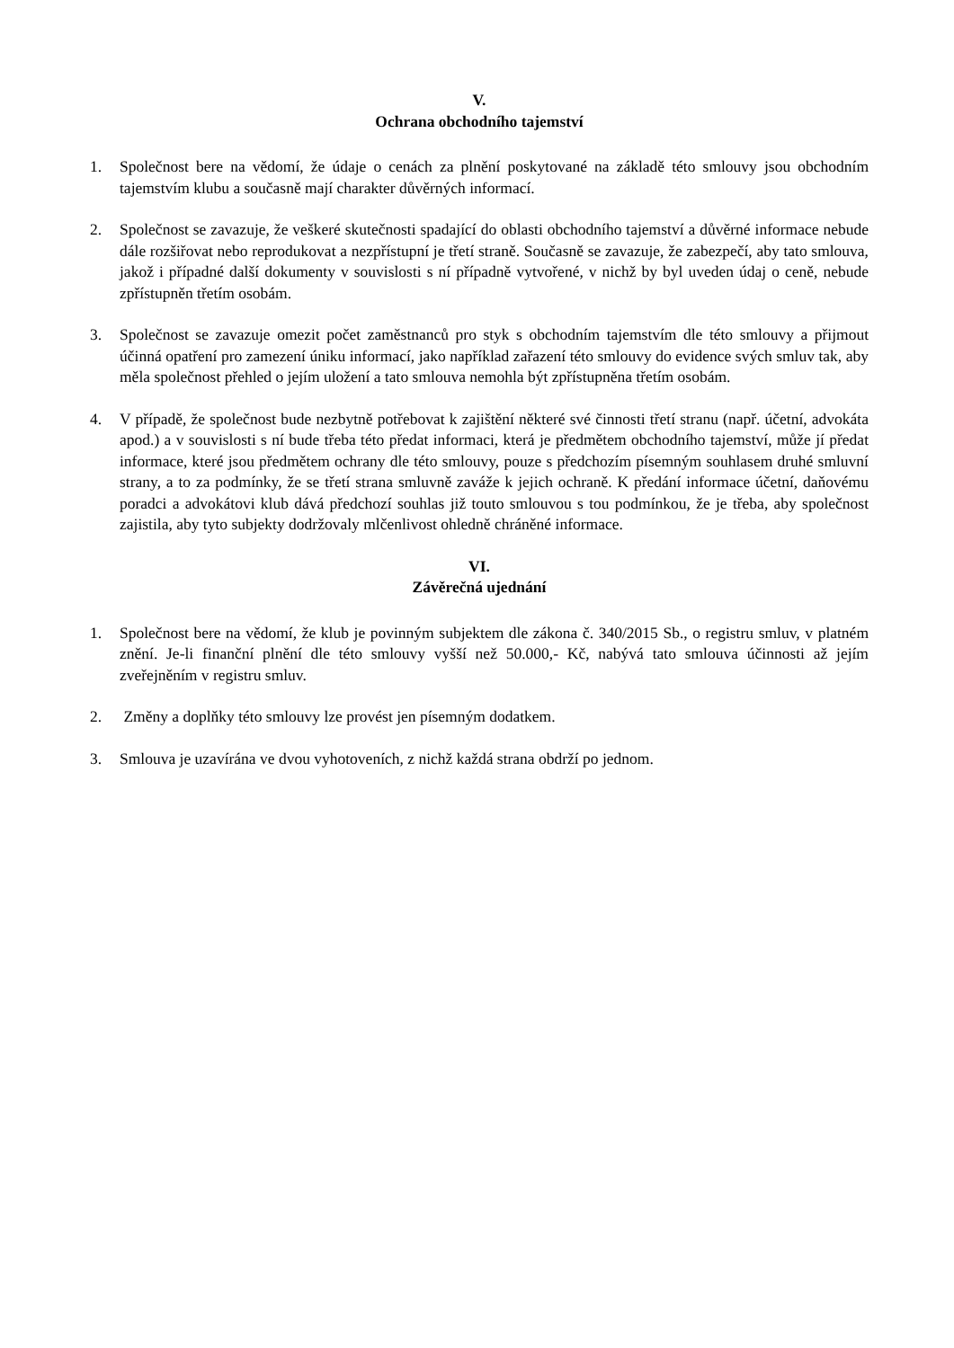V.
Ochrana obchodního tajemství
1. Společnost bere na vědomí, že údaje o cenách za plnění poskytované na základě této smlouvy jsou obchodním tajemstvím klubu a současně mají charakter důvěrných informací.
2. Společnost se zavazuje, že veškeré skutečnosti spadající do oblasti obchodního tajemství a důvěrné informace nebude dále rozšiřovat nebo reprodukovat a nezpřístupní je třetí straně. Současně se zavazuje, že zabezpečí, aby tato smlouva, jakož i případné další dokumenty v souvislosti s ní případně vytvořené, v nichž by byl uveden údaj o ceně, nebude zpřístupněn třetím osobám.
3. Společnost se zavazuje omezit počet zaměstnanců pro styk s obchodním tajemstvím dle této smlouvy a přijmout účinná opatření pro zamezení úniku informací, jako například zařazení této smlouvy do evidence svých smluv tak, aby měla společnost přehled o jejím uložení a tato smlouva nemohla být zpřístupněna třetím osobám.
4. V případě, že společnost bude nezbytně potřebovat k zajištění některé své činnosti třetí stranu (např. účetní, advokáta apod.) a v souvislosti s ní bude třeba této předat informaci, která je předmětem obchodního tajemství, může jí předat informace, které jsou předmětem ochrany dle této smlouvy, pouze s předchozím písemným souhlasem druhé smluvní strany, a to za podmínky, že se třetí strana smluvně zaváže k jejich ochraně. K předání informace účetní, daňovému poradci a advokátovi klub dává předchozí souhlas již touto smlouvou s tou podmínkou, že je třeba, aby společnost zajistila, aby tyto subjekty dodržovaly mlčenlivost ohledně chráněné informace.
VI.
Závěrečná ujednání
1. Společnost bere na vědomí, že klub je povinným subjektem dle zákona č. 340/2015 Sb., o registru smluv, v platném znění. Je-li finanční plnění dle této smlouvy vyšší než 50.000,- Kč, nabývá tato smlouva účinnosti až jejím zveřejněním v registru smluv.
2. Změny a doplňky této smlouvy lze provést jen písemným dodatkem.
3. Smlouva je uzavírána ve dvou vyhotoveních, z nichž každá strana obdrží po jednom.